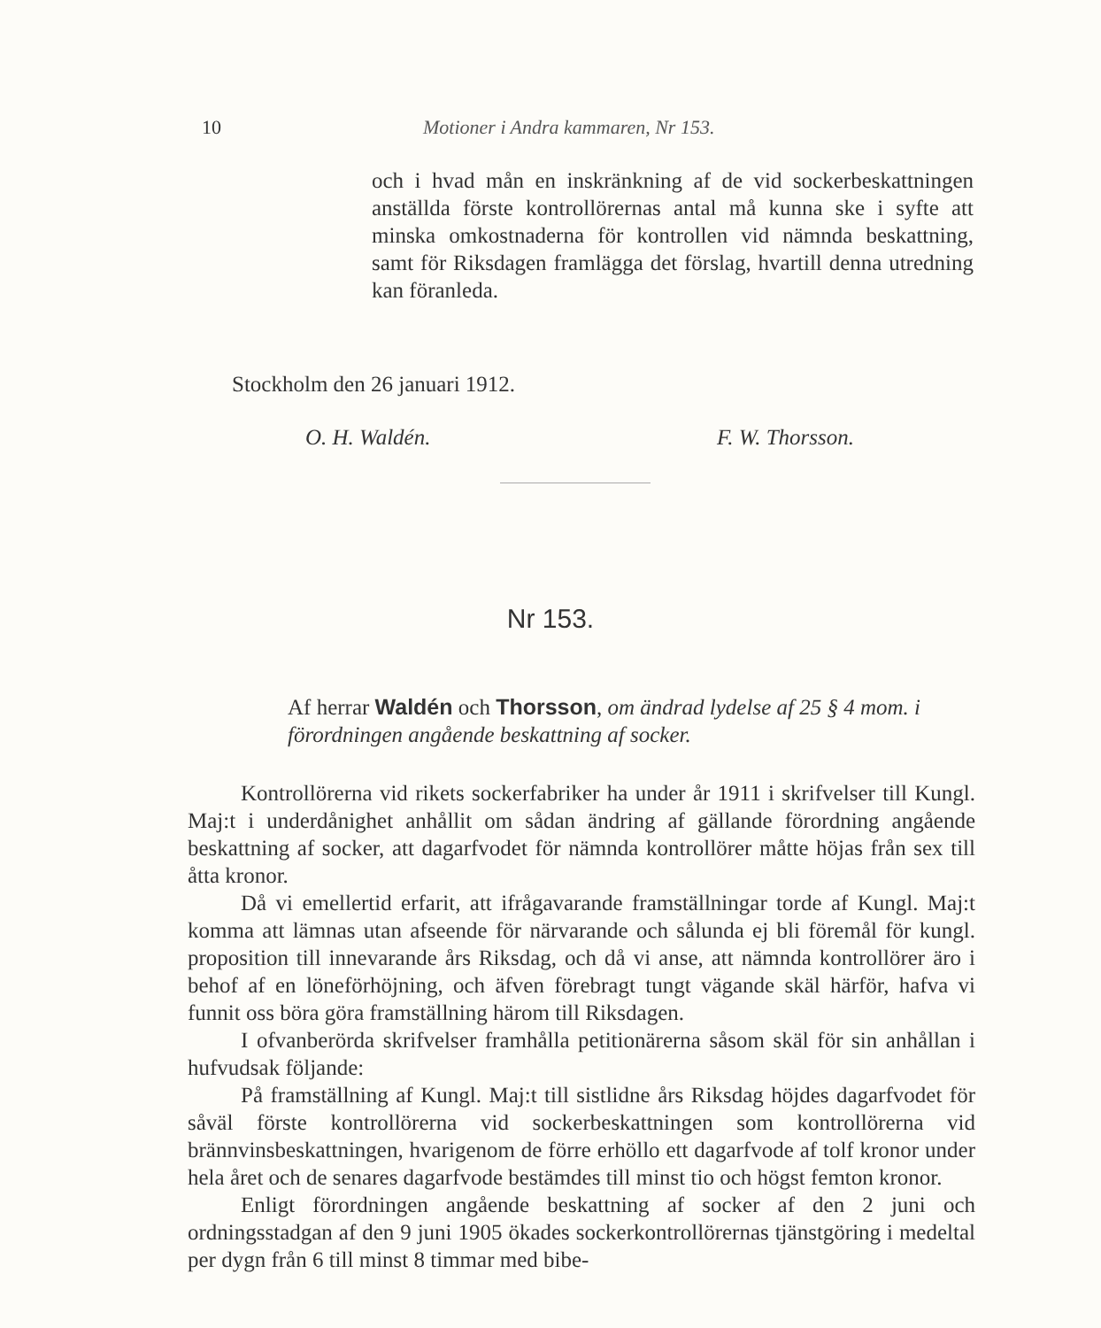10 Motioner i Andra kammaren, Nr 153.
och i hvad mån en inskränkning af de vid sockerbeskattningen anställda förste kontrollörernas antal må kunna ske i syfte att minska omkostnaderna för kontrollen vid nämnda beskattning, samt för Riksdagen framlägga det förslag, hvartill denna utredning kan föranleda.
Stockholm den 26 januari 1912.
O. H. Waldén. F. W. Thorsson.
Nr 153.
Af herrar Waldén och Thorsson, om ändrad lydelse af 25 § 4 mom. i förordningen angående beskattning af socker.
Kontrollörerna vid rikets sockerfabriker ha under år 1911 i skrifvelser till Kungl. Maj:t i underdånighet anhållit om sådan ändring af gällande förordning angående beskattning af socker, att dagarfvodet för nämnda kontrollörer måtte höjas från sex till åtta kronor.
Då vi emellertid erfarit, att ifrågavarande framställningar torde af Kungl. Maj:t komma att lämnas utan afseende för närvarande och sålunda ej bli föremål för kungl. proposition till innevarande års Riksdag, och då vi anse, att nämnda kontrollörer äro i behof af en löneförhöjning, och äfven förebragt tungt vägande skäl härför, hafva vi funnit oss böra göra framställning härom till Riksdagen.
I ofvanberörda skrifvelser framhålla petitionärerna såsom skäl för sin anhållan i hufvudsak följande:
På framställning af Kungl. Maj:t till sistlidne års Riksdag höjdes dagarfvodet för såväl förste kontrollörerna vid sockerbeskattningen som kontrollörerna vid brännvinsbeskattningen, hvarigenom de förre erhöllo ett dagarfvode af tolf kronor under hela året och de senares dagarfvode bestämdes till minst tio och högst femton kronor.
Enligt förordningen angående beskattning af socker af den 2 juni och ordningsstadgan af den 9 juni 1905 ökades sockerkontrollörernas tjänstgöring i medeltal per dygn från 6 till minst 8 timmar med bibe-